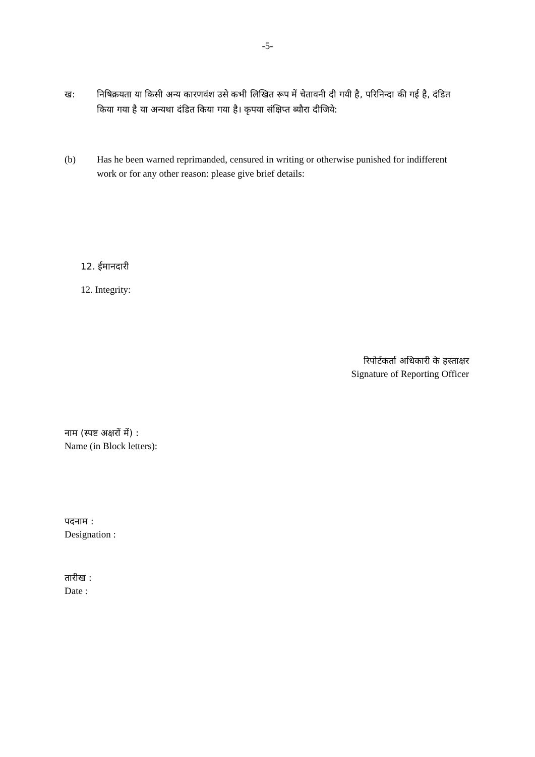-5-
ख: निषिक्रयता या किसी अन्य कारणवंश उसे कभी लिखित रूप में चेतावनी दी गयी है, परिनिन्दा की गई है, दंडित किया गया है या अन्यथा दंडित किया गया है। कृपया संक्षिप्त ब्यौरा दीजिये:
(b) Has he been warned reprimanded, censured in writing or otherwise punished for indifferent work or for any other reason: please give brief details:
12. ईमानदारी
12. Integrity:
रिपोर्टकर्ता अधिकारी के हस्ताक्षर
Signature of Reporting Officer
नाम (स्पष्ट अक्षरों में) :
Name (in Block letters):
पदनाम :
Designation :
तारीख :
Date :